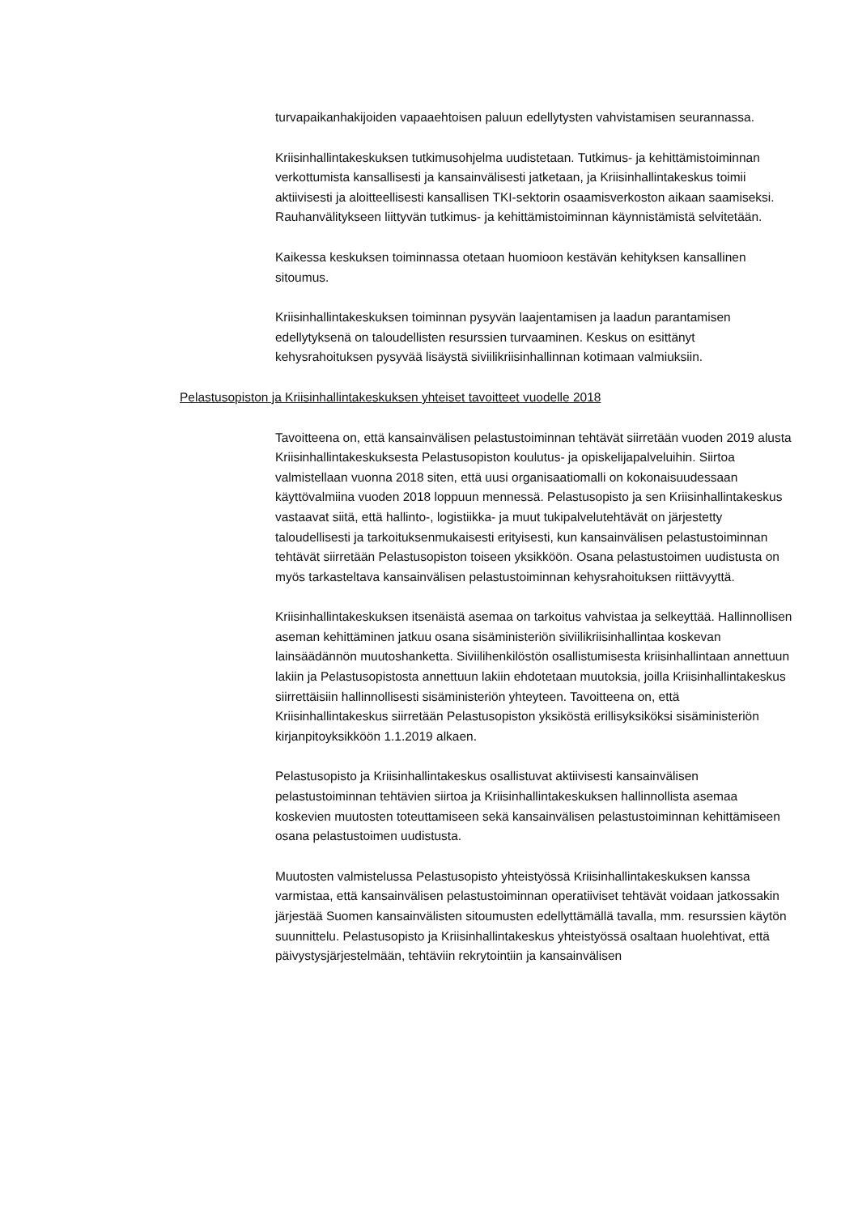turvapaikanhakijoiden vapaaehtoisen paluun edellytysten vahvistamisen seurannassa.
Kriisinhallintakeskuksen tutkimusohjelma uudistetaan. Tutkimus- ja kehittämistoiminnan verkottumista kansallisesti ja kansainvälisesti jatketaan, ja Kriisinhallintakeskus toimii aktiivisesti ja aloitteellisesti kansallisen TKI-sektorin osaamisverkoston aikaan saamiseksi. Rauhanvälitykseen liittyvän tutkimus- ja kehittämistoiminnan käynnistämistä selvitetään.
Kaikessa keskuksen toiminnassa otetaan huomioon kestävän kehityksen kansallinen sitoumus.
Kriisinhallintakeskuksen toiminnan pysyvän laajentamisen ja laadun parantamisen edellytyksenä on taloudellisten resurssien turvaaminen. Keskus on esittänyt kehysrahoituksen pysyvää lisäystä siviilikriisinhallinnan kotimaan valmiuksiin.
Pelastusopiston ja Kriisinhallintakeskuksen yhteiset tavoitteet vuodelle 2018
Tavoitteena on, että kansainvälisen pelastustoiminnan tehtävät siirretään vuoden 2019 alusta Kriisinhallintakeskuksesta Pelastusopiston koulutus- ja opiskelijapalveluihin. Siirtoa valmistellaan vuonna 2018 siten, että uusi organisaatiomalli on kokonaisuudessaan käyttövalmiina vuoden 2018 loppuun mennessä. Pelastusopisto ja sen Kriisinhallintakeskus vastaavat siitä, että hallinto-, logistiikka- ja muut tukipalvelutehtävät on järjestetty taloudellisesti ja tarkoituksenmukaisesti erityisesti, kun kansainvälisen pelastustoiminnan tehtävät siirretään Pelastusopiston toiseen yksikköön. Osana pelastustoimen uudistusta on myös tarkasteltava kansainvälisen pelastustoiminnan kehysrahoituksen riittävyyttä.
Kriisinhallintakeskuksen itsenäistä asemaa on tarkoitus vahvistaa ja selkeyttää. Hallinnollisen aseman kehittäminen jatkuu osana sisäministeriön siviilikriisinhallintaa koskevan lainsäädännön muutoshanketta. Siviilihenkilöstön osallistumisesta kriisinhallintaan annettuun lakiin ja Pelastusopistosta annettuun lakiin ehdotetaan muutoksia, joilla Kriisinhallintakeskus siirrettäisiin hallinnollisesti sisäministeriön yhteyteen. Tavoitteena on, että Kriisinhallintakeskus siirretään Pelastusopiston yksiköstä erillisyksiköksi sisäministeriön kirjanpitoyksikköön 1.1.2019 alkaen.
Pelastusopisto ja Kriisinhallintakeskus osallistuvat aktiivisesti kansainvälisen pelastustoiminnan tehtävien siirtoa ja Kriisinhallintakeskuksen hallinnollista asemaa koskevien muutosten toteuttamiseen sekä kansainvälisen pelastustoiminnan kehittämiseen osana pelastustoimen uudistusta.
Muutosten valmistelussa Pelastusopisto yhteistyössä Kriisinhallintakeskuksen kanssa varmistaa, että kansainvälisen pelastustoiminnan operatiiviset tehtävät voidaan jatkossakin järjestää Suomen kansainvälisten sitoumusten edellyttämällä tavalla, mm. resurssien käytön suunnittelu. Pelastusopisto ja Kriisinhallintakeskus yhteistyössä osaltaan huolehtivat, että päivystysjärjestelmään, tehtäviin rekrytointiin ja kansainvälisen